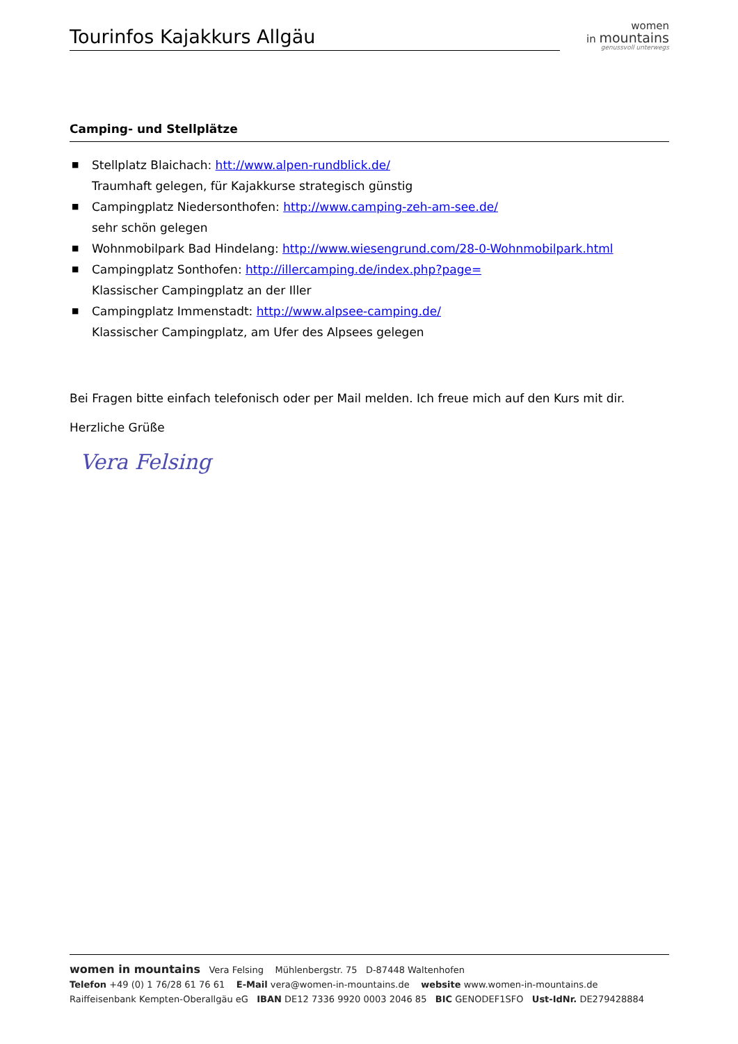Tourinfos Kajakkurs Allgäu
women
in mountains
genussvoll unterwegs
Camping- und Stellplätze
■ Stellplatz Blaichach: htt://www.alpen-rundblick.de/
Traumhaft gelegen, für Kajakkurse strategisch günstig
■ Campingplatz Niedersonthofen: http://www.camping-zeh-am-see.de/
sehr schön gelegen
■ Wohnmobilpark Bad Hindelang: http://www.wiesengrund.com/28-0-Wohnmobilpark.html
■ Campingplatz Sonthofen: http://illercamping.de/index.php?page=
Klassischer Campingplatz an der Iller
■ Campingplatz Immenstadt: http://www.alpsee-camping.de/
Klassischer Campingplatz, am Ufer des Alpsees gelegen
Bei Fragen bitte einfach telefonisch oder per Mail melden. Ich freue mich auf den Kurs mit dir.
Herzliche Grüße
Vera Felsing
women in mountains Vera Felsing Mühlenbergstr. 75 D-87448 Waltenhofen
Telefon +49 (0) 1 76/28 61 76 61 E-Mail vera@women-in-mountains.de website www.women-in-mountains.de
Raiffeisenbank Kempten-Oberallgäu eG IBAN DE12 7336 9920 0003 2046 85 BIC GENODEF1SFO Ust-IdNr. DE279428884